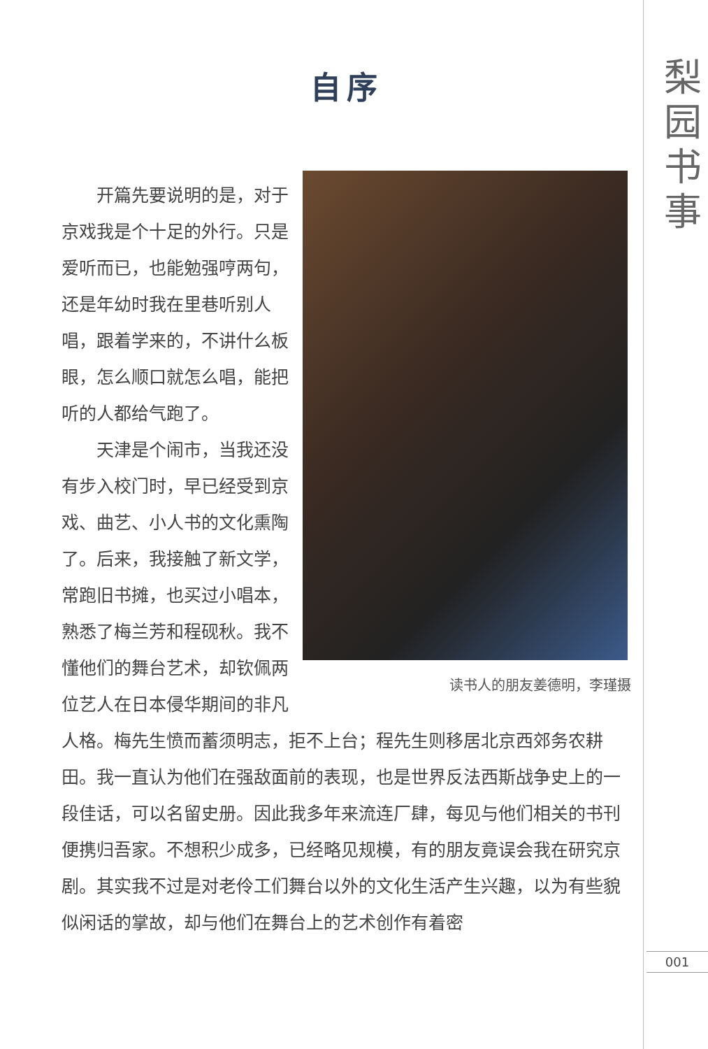梨园书事
自序
读书人的朋友姜德明，李瑾摄
开篇先要说明的是，对于京戏我是个十足的外行。只是爱听而已，也能勉强哼两句，还是年幼时我在里巷听别人唱，跟着学来的，不讲什么板眼，怎么顺口就怎么唱，能把听的人都给气跑了。
天津是个闹市，当我还没有步入校门时，早已经受到京戏、曲艺、小人书的文化熏陶了。后来，我接触了新文学，常跑旧书摊，也买过小唱本，熟悉了梅兰芳和程砚秋。我不懂他们的舞台艺术，却钦佩两位艺人在日本侵华期间的非凡人格。梅先生愤而蓄须明志，拒不上台；程先生则移居北京西郊务农耕田。我一直认为他们在强敌面前的表现，也是世界反法西斯战争史上的一段佳话，可以名留史册。因此我多年来流连厂肆，每见与他们相关的书刊便携归吾家。不想积少成多，已经略见规模，有的朋友竟误会我在研究京剧。其实我不过是对老伶工们舞台以外的文化生活产生兴趣，以为有些貌似闲话的掌故，却与他们在舞台上的艺术创作有着密
001